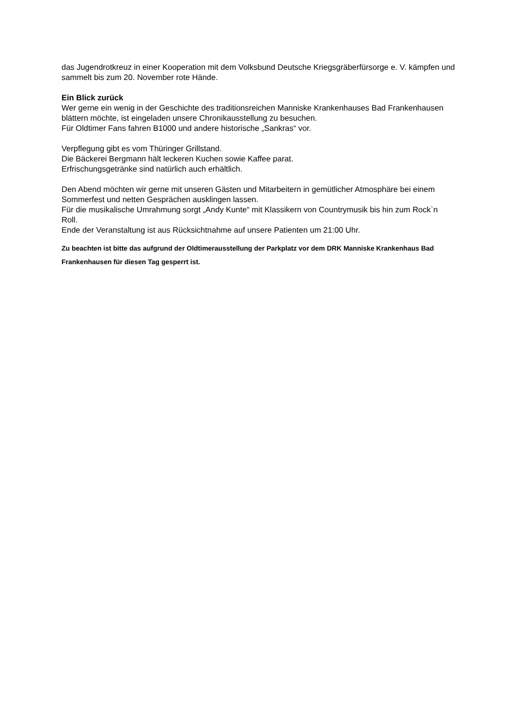das Jugendrotkreuz in einer Kooperation mit dem Volksbund Deutsche Kriegsgräberfürsorge e. V. kämpfen und sammelt bis zum 20. November rote Hände.
Ein Blick zurück
Wer gerne ein wenig in der Geschichte des traditionsreichen Manniske Krankenhauses Bad Frankenhausen blättern möchte, ist eingeladen unsere Chronikausstellung zu besuchen.
Für Oldtimer Fans fahren B1000 und andere historische „Sankras“ vor.
Verpflegung gibt es vom Thüringer Grillstand.
Die Bäckerei Bergmann hält leckeren Kuchen sowie Kaffee parat.
Erfrischungsgetränke sind natürlich auch erhältlich.
Den Abend möchten wir gerne mit unseren Gästen und Mitarbeitern in gemütlicher Atmosphäre bei einem Sommerfest und netten Gesprächen ausklingen lassen.
Für die musikalische Umrahmung sorgt „Andy Kunte“ mit Klassikern von Countrymusik bis hin zum Rock`n Roll.
Ende der Veranstaltung ist aus Rücksichtnahme auf unsere Patienten um 21:00 Uhr.
Zu beachten ist bitte das aufgrund der Oldtimerausstellung der Parkplatz vor dem DRK Manniske Krankenhaus Bad Frankenhausen für diesen Tag gesperrt ist.